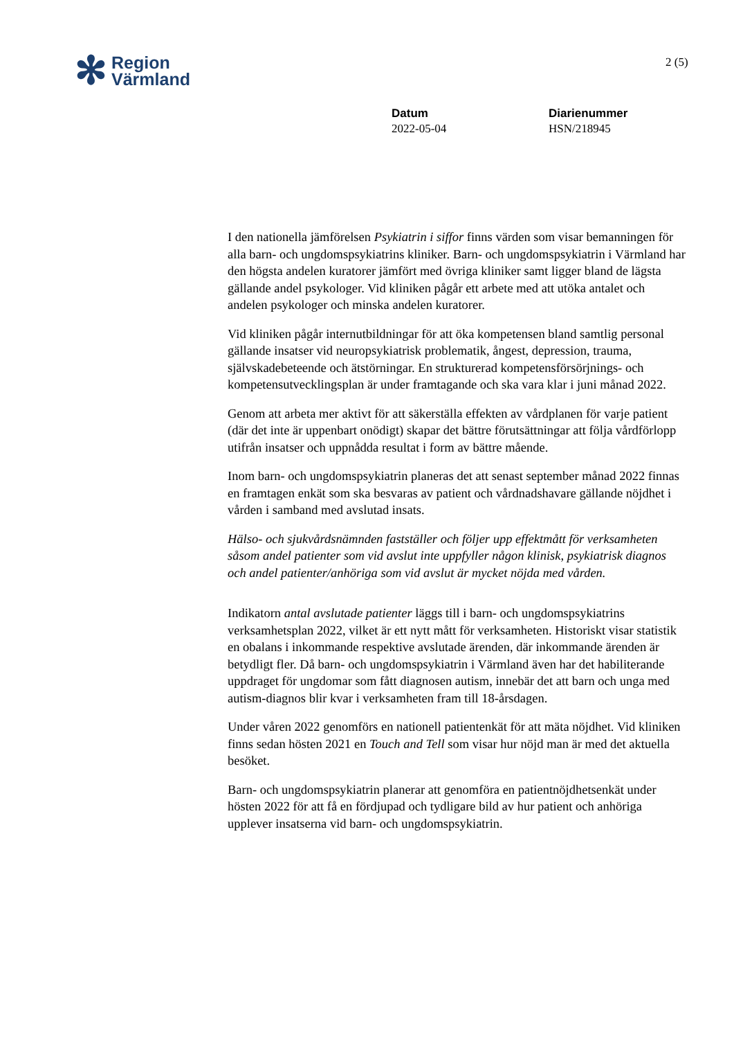✻ Region
Värmland
2 (5)
Datum
2022-05-04
Diarienummer
HSN/218945
I den nationella jämförelsen Psykiatrin i siffor finns värden som visar bemanningen för alla barn- och ungdomspsykiatrins kliniker. Barn- och ungdomspsykiatrin i Värmland har den högsta andelen kuratorer jämfört med övriga kliniker samt ligger bland de lägsta gällande andel psykologer. Vid kliniken pågår ett arbete med att utöka antalet och andelen psykologer och minska andelen kuratorer.
Vid kliniken pågår internutbildningar för att öka kompetensen bland samtlig personal gällande insatser vid neuropsykiatrisk problematik, ångest, depression, trauma, självskadebeteende och ätstörningar. En strukturerad kompetensförsörjnings- och kompetensutvecklingsplan är under framtagande och ska vara klar i juni månad 2022.
Genom att arbeta mer aktivt för att säkerställa effekten av vårdplanen för varje patient (där det inte är uppenbart onödigt) skapar det bättre förutsättningar att följa vårdförlopp utifrån insatser och uppnådda resultat i form av bättre mående.
Inom barn- och ungdomspsykiatrin planeras det att senast september månad 2022 finnas en framtagen enkät som ska besvaras av patient och vårdnadshavare gällande nöjdhet i vården i samband med avslutad insats.
Hälso- och sjukvårdsnämnden fastställer och följer upp effektmått för verksamheten såsom andel patienter som vid avslut inte uppfyller någon klinisk, psykiatrisk diagnos och andel patienter/anhöriga som vid avslut är mycket nöjda med vården.
Indikatorn antal avslutade patienter läggs till i barn- och ungdomspsykiatrins verksamhetsplan 2022, vilket är ett nytt mått för verksamheten. Historiskt visar statistik en obalans i inkommande respektive avslutade ärenden, där inkommande ärenden är betydligt fler. Då barn- och ungdomspsykiatrin i Värmland även har det habiliterande uppdraget för ungdomar som fått diagnosen autism, innebär det att barn och unga med autism-diagnos blir kvar i verksamheten fram till 18-årsdagen.
Under våren 2022 genomförs en nationell patientenkät för att mäta nöjdhet. Vid kliniken finns sedan hösten 2021 en Touch and Tell som visar hur nöjd man är med det aktuella besöket.
Barn- och ungdomspsykiatrin planerar att genomföra en patientnöjdhetsenkät under hösten 2022 för att få en fördjupad och tydligare bild av hur patient och anhöriga upplever insatserna vid barn- och ungdomspsykiatrin.